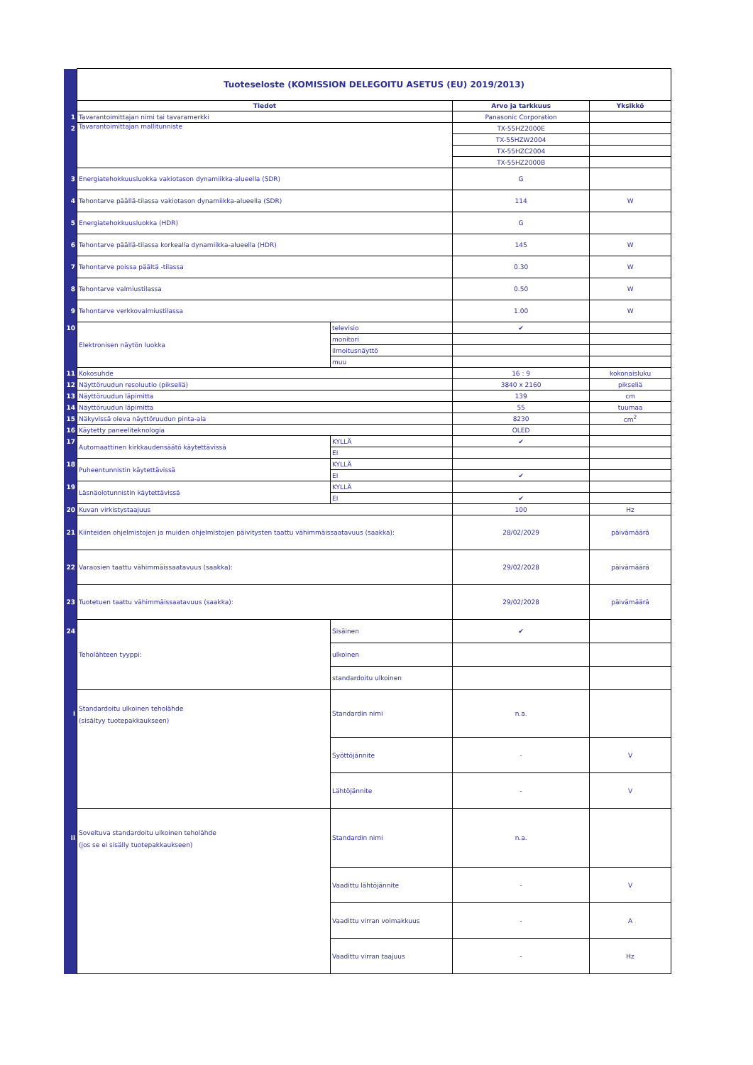| | Tuoteseloste (KOMISSION DELEGOITU ASETUS (EU) 2019/2013) | | | |
| | Tiedot | | Arvo ja tarkkuus | Yksikkö |
| 1 | Tavarantoimittajan nimi tai tavaramerkki | | Panasonic Corporation | |
| 2 | Tavarantoimittajan mallitunniste | | TX-55HZ2000E | |
| | | | TX-55HZW2004 | |
| | | | TX-55HZC2004 | |
| | | | TX-55HZ2000B | |
| 3 | Energiatehokkuusluokka vakiotason dynamiikka-alueella (SDR) | | G | |
| 4 | Tehontarve päällä-tilassa vakiotason dynamiikka-alueella (SDR) | | 114 | W |
| 5 | Energiatehokkuusluokka (HDR) | | G | |
| 6 | Tehontarve päällä-tilassa korkealla dynamiikka-alueella (HDR) | | 145 | W |
| 7 | Tehontarve poissa päältä -tilassa | | 0.30 | W |
| 8 | Tehontarve valmiustilassa | | 0.50 | W |
| 9 | Tehontarve verkkovalmiustilassa | | 1.00 | W |
| 10 | Elektronisen näytön luokka | televisio | ✔ | |
| | | monitori | | |
| | | ilmoitusnäyttö | | |
| | | muu | | |
| 11 | Kokosuhde | | 16 : 9 | kokonaisluku |
| 12 | Näyttöruudun resoluutio (pikseliä) | | 3840 x 2160 | pikseliä |
| 13 | Näyttöruudun läpimitta | | 139 | cm |
| 14 | Näyttöruudun läpimitta | | 55 | tuumaa |
| 15 | Näkyvissä oleva näyttöruudun pinta-ala | | 8230 | cm<sup>2</sup> |
| 16 | Käytetty paneeliteknologia | | OLED | |
| 17 | Automaattinen kirkkaudensäätö käytettävissä | KYLLÄ | ✔ | |
| | | EI | | |
| 18 | Puheentunnistin käytettävissä | KYLLÄ | | |
| | | EI | ✔ | |
| 19 | Läsnäolotunnistin käytettävissä | KYLLÄ | | |
| | | EI | ✔ | |
| 20 | Kuvan virkistystaajuus | | 100 | Hz |
| 21 | Kiinteiden ohjelmistojen ja muiden ohjelmistojen päivitysten taattu vähimmäissaatavuus (saakka): | | 28/02/2029 | päivämäärä |
| 22 | Varaosien taattu vähimmäissaatavuus (saakka): | | 29/02/2028 | päivämäärä |
| 23 | Tuotetuen taattu vähimmäissaatavuus (saakka): | | 29/02/2028 | päivämäärä |
| 24 | Teholähteen tyyppi: | Sisäinen | ✔ | |
| | | ulkoinen | | |
| | | standardoitu ulkoinen | | |
| i | Standardoitu ulkoinen teholähde (sisältyy tuotepakkaukseen) | Standardin nimi | n.a. | |
| | | Syöttöjännite | - | V |
| | | Lähtöjännite | - | V |
| ii | Soveltuva standardoitu ulkoinen teholähde (jos se ei sisälly tuotepakkaukseen) | Standardin nimi | n.a. | |
| | | Vaadittu lähtöjännite | - | V |
| | | Vaadittu virran voimakkuus | - | A |
| | | Vaadittu virran taajuus | - | Hz |